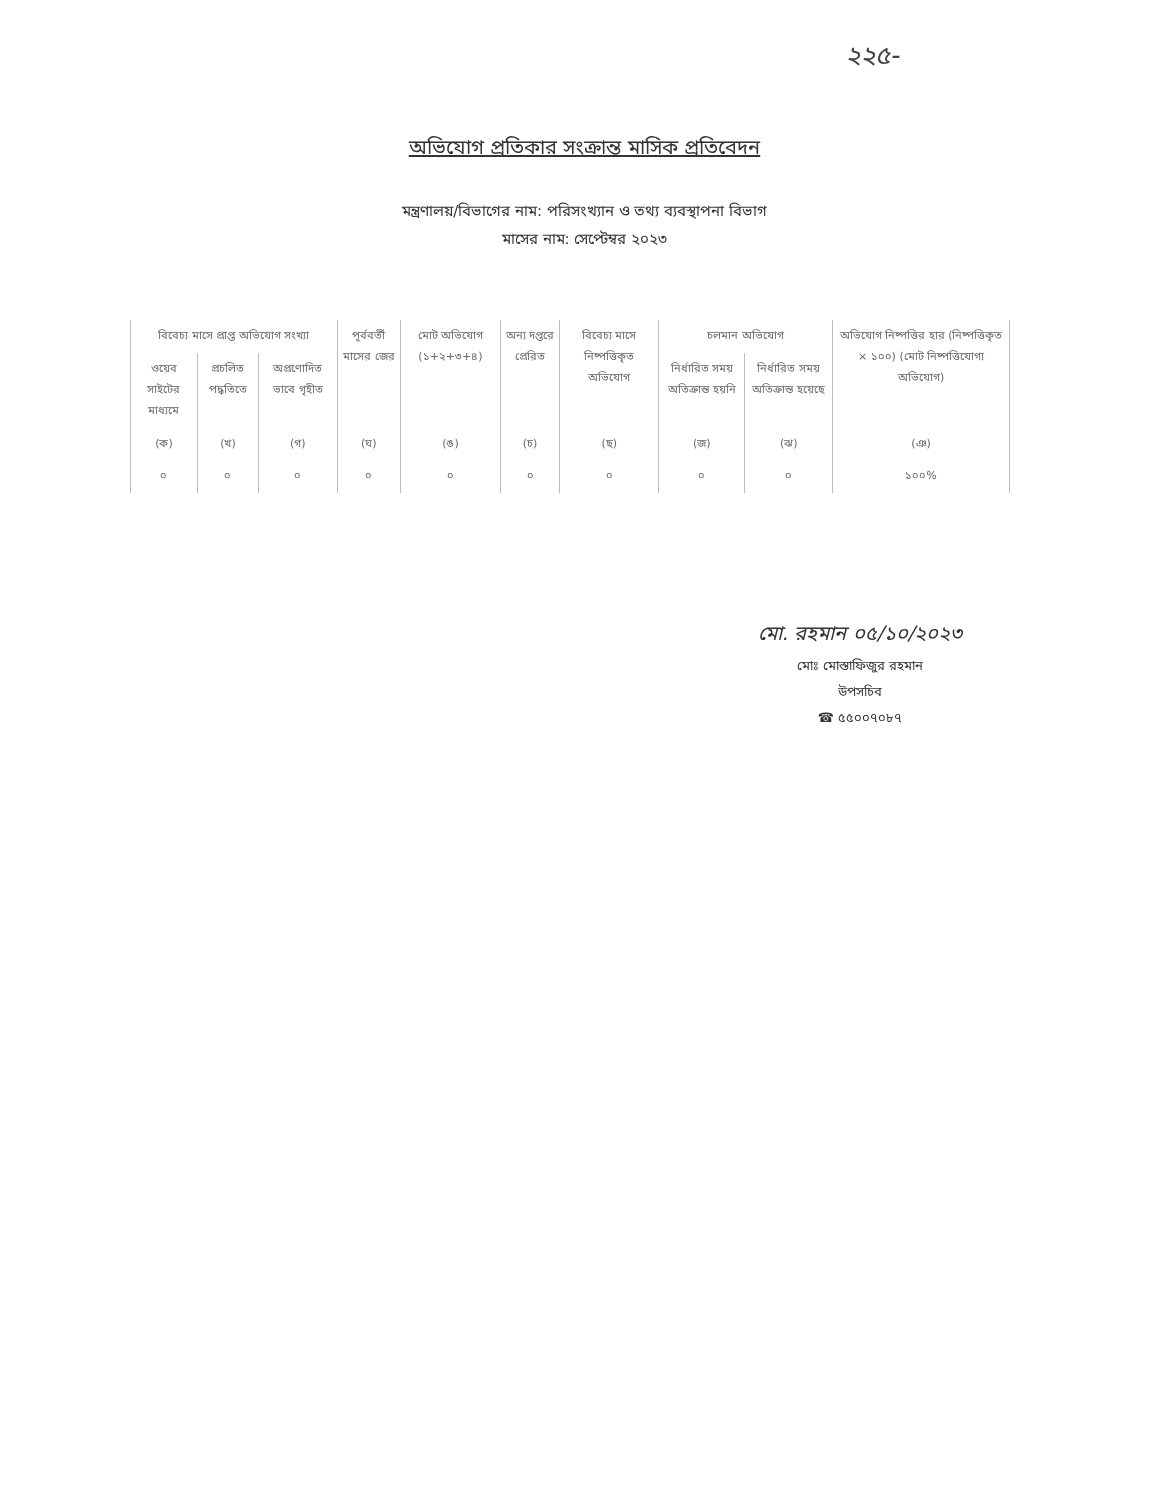২২৫-
অভিযোগ প্রতিকার সংক্রান্ত মাসিক প্রতিবেদন
মন্ত্রণালয়/বিভাগের নাম: পরিসংখ্যান ও তথ্য ব্যবস্থাপনা বিভাগ
মাসের নাম: সেপ্টেম্বর ২০২৩
| বিবেচ্য মাসে প্রাপ্ত অভিযোগ সংখ্যা | | | পূর্ববর্তী মাসের জের | মোট অভিযোগ (১+২+৩+৪) | অন্য দপ্তরে প্রেরিত | বিবেচ্য মাসে নিষ্পত্তিকৃত অভিযোগ | চলমান অভিযোগ | | অভিযোগ নিষ্পত্তির হার (নিষ্পত্তিকৃত × ১০০) (মোট নিষ্পত্তিযোগ্য অভিযোগ) |
| --- | --- | --- | --- | --- | --- | --- | --- | --- | --- |
| ওয়েব সাইটের মাধ্যমে | প্রচলিত পদ্ধতিতে | অপ্রণোদিত ভাবে গৃহীত | | | | | নির্ধারিত সময় অতিক্রান্ত হয়নি | নির্ধারিত সময় অতিক্রান্ত হয়েছে | |
| (ক) | (খ) | (গ) | (ঘ) | (ঙ) | (চ) | (ছ) | (জ) | (ঝ) | (ঞ) |
| ০ | ০ | ০ | ০ | ০ | ০ | ০ | ০ | ০ | ১০০% |
মো. রহমান ০৫/১০/২০২৩
মোঃ মোস্তাফিজুর রহমান
উপসচিব
☎ ৫৫০০৭০৮৭